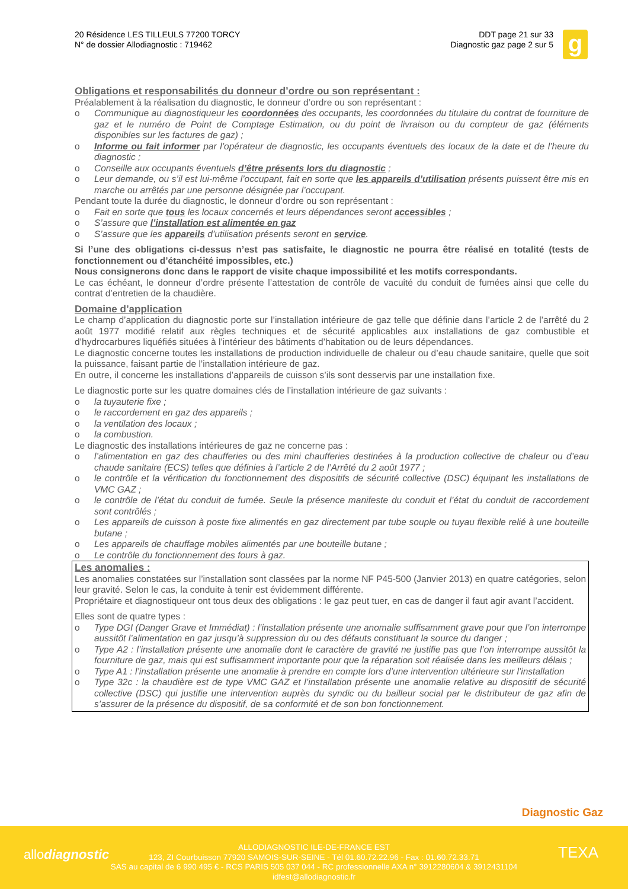20 Résidence LES TILLEULS 77200 TORCY
N° de dossier Allodiagnostic : 719462
DDT page 21 sur 33
Diagnostic gaz page 2 sur 5
g
Obligations et responsabilités du donneur d’ordre ou son représentant :
Préalablement à la réalisation du diagnostic, le donneur d’ordre ou son représentant :
o Communique au diagnostiqueur les coordonnées des occupants, les coordonnées du titulaire du contrat de fourniture de gaz et le numéro de Point de Comptage Estimation, ou du point de livraison ou du compteur de gaz (éléments disponibles sur les factures de gaz) ;
o Informe ou fait informer par l’opérateur de diagnostic, les occupants éventuels des locaux de la date et de l’heure du diagnostic ;
o Conseille aux occupants éventuels d’être présents lors du diagnostic ;
o Leur demande, ou s’il est lui-même l’occupant, fait en sorte que les appareils d’utilisation présents puissent être mis en marche ou arrêtés par une personne désignée par l’occupant.
Pendant toute la durée du diagnostic, le donneur d’ordre ou son représentant :
o Fait en sorte que tous les locaux concernés et leurs dépendances seront accessibles ;
o S’assure que l’installation est alimentée en gaz
o S’assure que les appareils d’utilisation présents seront en service.
Si l’une des obligations ci-dessus n’est pas satisfaite, le diagnostic ne pourra être réalisé en totalité (tests de fonctionnement ou d’étanchéité impossibles, etc.)
Nous consignerons donc dans le rapport de visite chaque impossibilité et les motifs correspondants.
Le cas échéant, le donneur d’ordre présente l’attestation de contrôle de vacuité du conduit de fumées ainsi que celle du contrat d’entretien de la chaudière.
Domaine d’application
Le champ d’application du diagnostic porte sur l’installation intérieure de gaz telle que définie dans l’article 2 de l’arrêté du 2 août 1977 modifié relatif aux règles techniques et de sécurité applicables aux installations de gaz combustible et d’hydrocarbures liquéfiés situées à l’intérieur des bâtiments d’habitation ou de leurs dépendances.
Le diagnostic concerne toutes les installations de production individuelle de chaleur ou d’eau chaude sanitaire, quelle que soit la puissance, faisant partie de l’installation intérieure de gaz.
En outre, il concerne les installations d’appareils de cuisson s’ils sont desservis par une installation fixe.
Le diagnostic porte sur les quatre domaines clés de l’installation intérieure de gaz suivants :
o la tuyauterie fixe ;
o le raccordement en gaz des appareils ;
o la ventilation des locaux ;
o la combustion.
Le diagnostic des installations intérieures de gaz ne concerne pas :
o l’alimentation en gaz des chaufferies ou des mini chaufferies destinées à la production collective de chaleur ou d’eau chaude sanitaire (ECS) telles que définies à l’article 2 de l’Arrêté du 2 août 1977 ;
o le contrôle et la vérification du fonctionnement des dispositifs de sécurité collective (DSC) équipant les installations de VMC GAZ ;
o le contrôle de l’état du conduit de fumée. Seule la présence manifeste du conduit et l’état du conduit de raccordement sont contrôlés ;
o Les appareils de cuisson à poste fixe alimentés en gaz directement par tube souple ou tuyau flexible relié à une bouteille butane ;
o Les appareils de chauffage mobiles alimentés par une bouteille butane ;
o Le contrôle du fonctionnement des fours à gaz.
Les anomalies :
Les anomalies constatées sur l’installation sont classées par la norme NF P45-500 (Janvier 2013) en quatre catégories, selon leur gravité. Selon le cas, la conduite à tenir est évidemment différente.
Propriétaire et diagnostiqueur ont tous deux des obligations : le gaz peut tuer, en cas de danger il faut agir avant l’accident.
Elles sont de quatre types :
o Type DGI (Danger Grave et Immédiat) : l’installation présente une anomalie suffisamment grave pour que l’on interrompe aussitôt l’alimentation en gaz jusqu’à suppression du ou des défauts constituant la source du danger ;
o Type A2 : l’installation présente une anomalie dont le caractère de gravité ne justifie pas que l’on interrompe aussitôt la fourniture de gaz, mais qui est suffisamment importante pour que la réparation soit réalisée dans les meilleurs délais ;
o Type A1 : l’installation présente une anomalie à prendre en compte lors d’une intervention ultérieure sur l’installation
o Type 32c : la chaudière est de type VMC GAZ et l’installation présente une anomalie relative au dispositif de sécurité collective (DSC) qui justifie une intervention auprès du syndic ou du bailleur social par le distributeur de gaz afin de s’assurer de la présence du dispositif, de sa conformité et de son bon fonctionnement.
Diagnostic Gaz
allodiagnostic TEXA
ALLODIAGNOSTIC ILE-DE-FRANCE EST
123, ZI Courbuisson 77920 SAMOIS-SUR-SEINE - Tél 01.60.72.22.96 - Fax : 01.60.72.33.71
SAS au capital de 6 990 495 € - RCS PARIS 505 037 044 - RC professionnelle AXA n° 3912280604 & 3912431104
idfest@allodiagnostic.fr